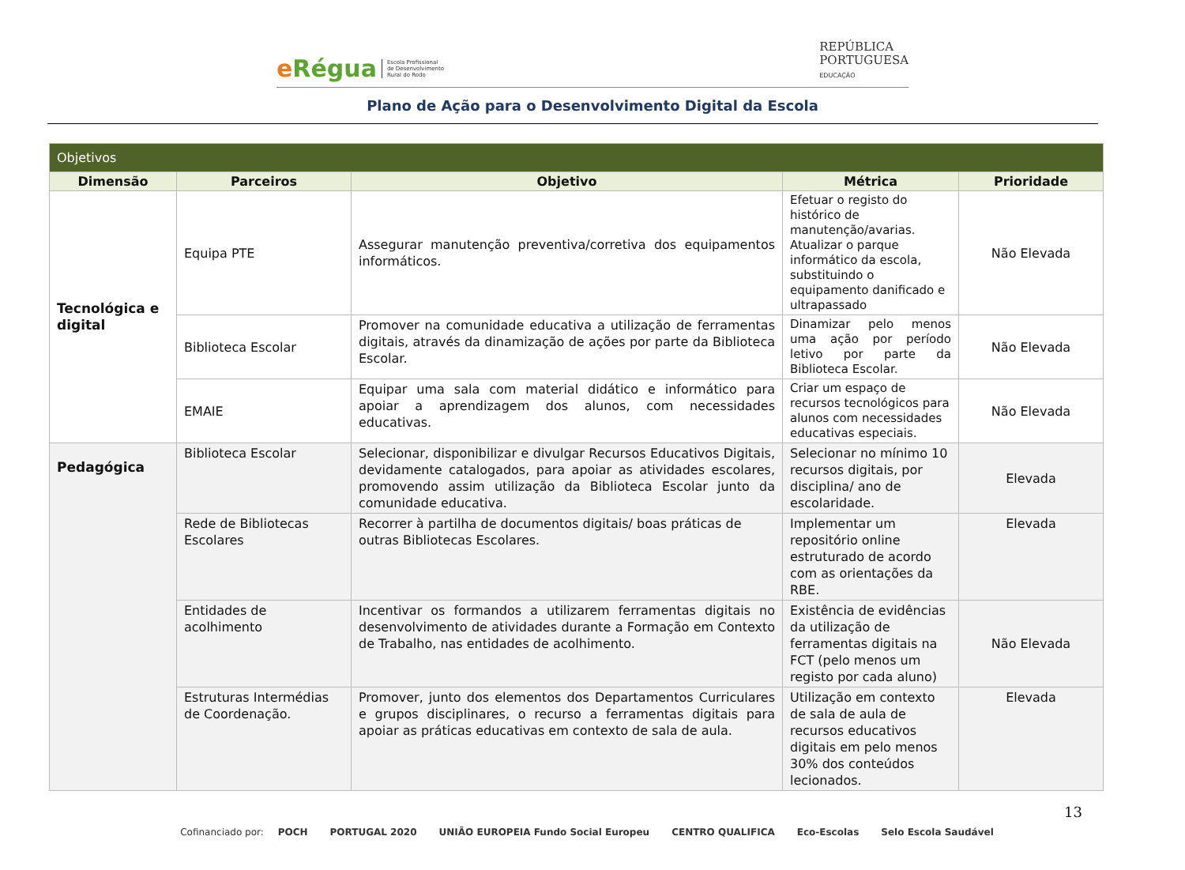eRégua Escola Profissional
de Desenvolvimento
Rural do Rodo
REPÚBLICA
PORTUGUESA
EDUCAÇÃO
Plano de Ação para o Desenvolvimento Digital da Escola
| Objetivos | | | | |
| --- | --- | --- | --- | --- |
| Dimensão | Parceiros | Objetivo | Métrica | Prioridade |
| Tecnológica e digital | Equipa PTE | Assegurar manutenção preventiva/corretiva dos equipamentos informáticos. | Efetuar o registo do histórico de manutenção/avarias. Atualizar o parque informático da escola, substituindo o equipamento danificado e ultrapassado | Não Elevada |
| | Biblioteca Escolar | Promover na comunidade educativa a utilização de ferramentas digitais, através da dinamização de ações por parte da Biblioteca Escolar. | Dinamizar pelo menos uma ação por período letivo por parte da Biblioteca Escolar. | Não Elevada |
| | EMAIE | Equipar uma sala com material didático e informático para apoiar a aprendizagem dos alunos, com necessidades educativas. | Criar um espaço de recursos tecnológicos para alunos com necessidades educativas especiais. | Não Elevada |
| Pedagógica | Biblioteca Escolar | Selecionar, disponibilizar e divulgar Recursos Educativos Digitais, devidamente catalogados, para apoiar as atividades escolares, promovendo assim utilização da Biblioteca Escolar junto da comunidade educativa. | Selecionar no mínimo 10 recursos digitais, por disciplina/ ano de escolaridade. | Elevada |
| | Rede de Bibliotecas Escolares | Recorrer à partilha de documentos digitais/ boas práticas de outras Bibliotecas Escolares. | Implementar um repositório online estruturado de acordo com as orientações da RBE. | Elevada |
| | Entidades de acolhimento | Incentivar os formandos a utilizarem ferramentas digitais no desenvolvimento de atividades durante a Formação em Contexto de Trabalho, nas entidades de acolhimento. | Existência de evidências da utilização de ferramentas digitais na FCT (pelo menos um registo por cada aluno) | Não Elevada |
| | Estruturas Intermédias de Coordenação. | Promover, junto dos elementos dos Departamentos Curriculares e grupos disciplinares, o recurso a ferramentas digitais para apoiar as práticas educativas em contexto de sala de aula. | Utilização em contexto de sala de aula de recursos educativos digitais em pelo menos 30% dos conteúdos lecionados. | Elevada |
13
Cofinanciado por: POCH PORTUGAL 2020 UNIÃO EUROPEIA Fundo Social Europeu CENTRO QUALIFICA Eco-Escolas Selo Escola Saudável